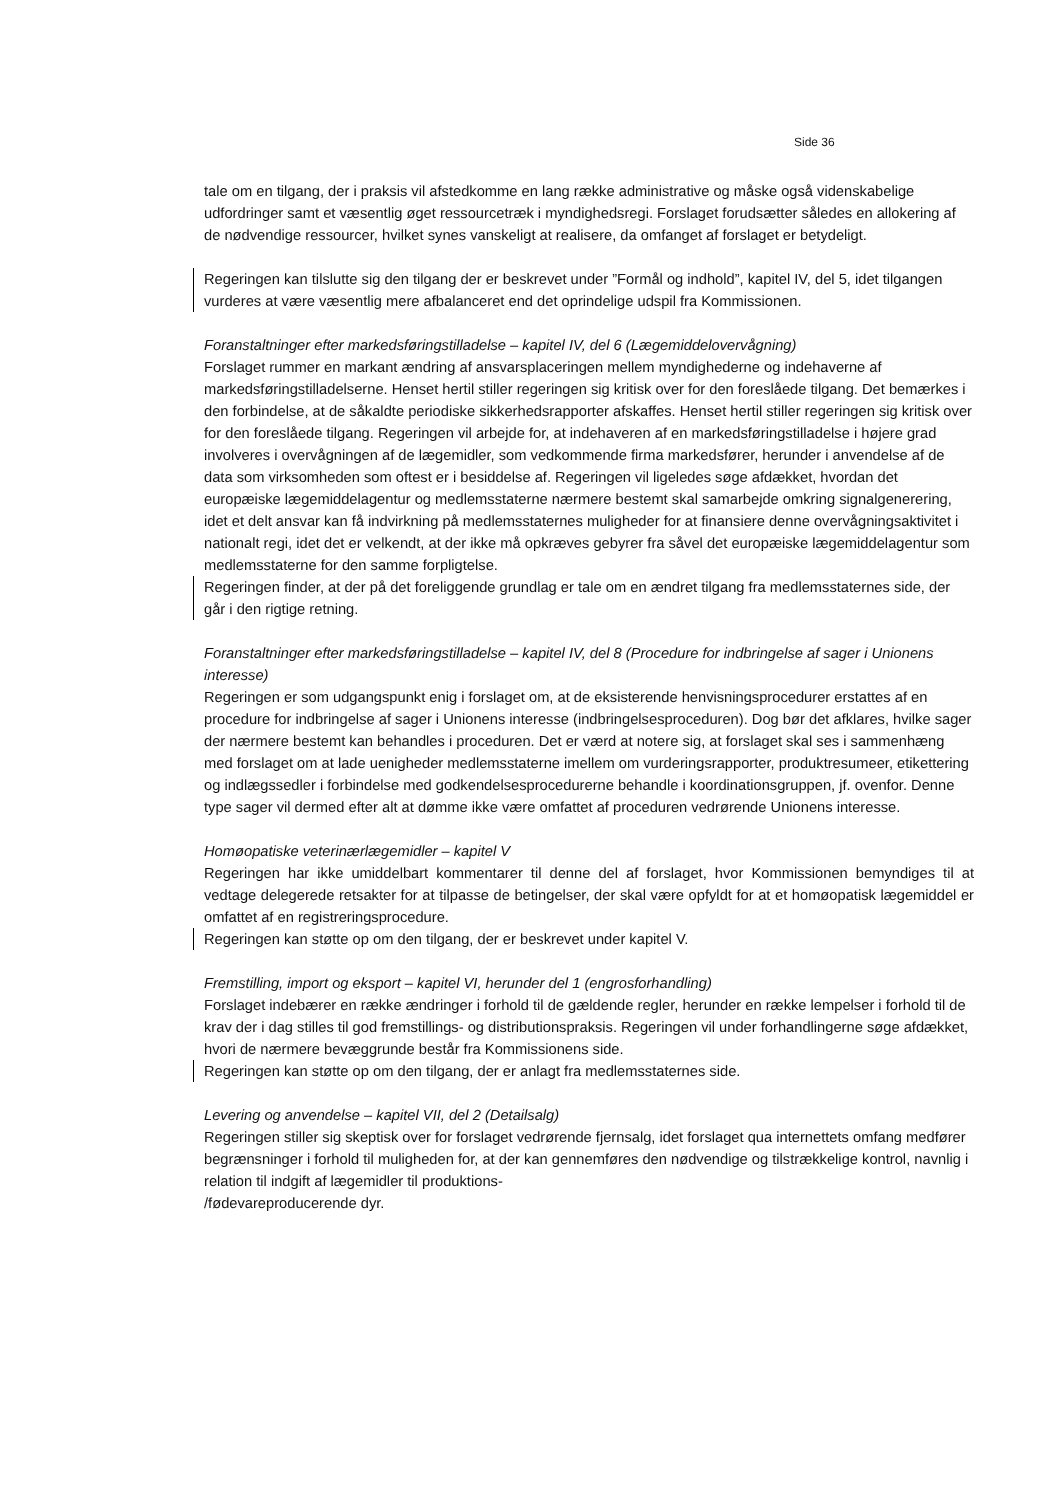Side 36
tale om en tilgang, der i praksis vil afstedkomme en lang række administrative og måske også videnskabelige udfordringer samt et væsentlig øget ressourcetræk i myndighedsregi. Forslaget forudsætter således en allokering af de nødvendige ressourcer, hvilket synes vanskeligt at realisere, da omfanget af forslaget er betydeligt.
Regeringen kan tilslutte sig den tilgang der er beskrevet under ”Formål og indhold”, kapitel IV, del 5, idet tilgangen vurderes at være væsentlig mere afbalanceret end det oprindelige udspil fra Kommissionen.
Foranstaltninger efter markedsføringstilladelse – kapitel IV, del 6 (Lægemiddelovervågning)
Forslaget rummer en markant ændring af ansvarsplaceringen mellem myndighederne og indehaverne af markedsføringstilladelserne. Henset hertil stiller regeringen sig kritisk over for den foreslåede tilgang. Det bemærkes i den forbindelse, at de såkaldte periodiske sikkerhedsrapporter afskaffes. Henset hertil stiller regeringen sig kritisk over for den foreslåede tilgang. Regeringen vil arbejde for, at indehaveren af en markedsføringstilladelse i højere grad involveres i overvågningen af de lægemidler, som vedkommende firma markedsfører, herunder i anvendelse af de data som virksomheden som oftest er i besiddelse af. Regeringen vil ligeledes søge afdækket, hvordan det europæiske lægemiddelagentur og medlemsstaterne nærmere bestemt skal samarbejde omkring signalgenerering, idet et delt ansvar kan få indvirkning på medlemsstaternes muligheder for at finansiere denne overvågningsaktivitet i nationalt regi, idet det er velkendt, at der ikke må opkræves gebyrer fra såvel det europæiske lægemiddelagentur som medlemsstaterne for den samme forpligtelse.
Regeringen finder, at der på det foreliggende grundlag er tale om en ændret tilgang fra medlemsstaternes side, der går i den rigtige retning.
Foranstaltninger efter markedsføringstilladelse – kapitel IV, del 8 (Procedure for indbringelse af sager i Unionens interesse)
Regeringen er som udgangspunkt enig i forslaget om, at de eksisterende henvisningsprocedurer erstattes af en procedure for indbringelse af sager i Unionens interesse (indbringelsesproceduren). Dog bør det afklares, hvilke sager der nærmere bestemt kan behandles i proceduren. Det er værd at notere sig, at forslaget skal ses i sammenhæng med forslaget om at lade uenigheder medlemsstaterne imellem om vurderingsrapporter, produktresumeer, etikettering og indlægssedler i forbindelse med godkendelsesprocedurerne behandle i koordinationsgruppen, jf. ovenfor. Denne type sager vil dermed efter alt at dømme ikke være omfattet af proceduren vedrørende Unionens interesse.
Homøopatiske veterinærlægemidler – kapitel V
Regeringen har ikke umiddelbart kommentarer til denne del af forslaget, hvor Kommissionen bemyndiges til at vedtage delegerede retsakter for at tilpasse de betingelser, der skal være opfyldt for at et homøopatisk lægemiddel er omfattet af en registreringsprocedure.
Regeringen kan støtte op om den tilgang, der er beskrevet under kapitel V.
Fremstilling, import og eksport – kapitel VI, herunder del 1 (engrosforhandling)
Forslaget indebærer en række ændringer i forhold til de gældende regler, herunder en række lempelser i forhold til de krav der i dag stilles til god fremstillings- og distributionspraksis. Regeringen vil under forhandlingerne søge afdækket, hvori de nærmere bevæggrunde består fra Kommissionens side.
Regeringen kan støtte op om den tilgang, der er anlagt fra medlemsstaternes side.
Levering og anvendelse – kapitel VII, del 2 (Detailsalg)
Regeringen stiller sig skeptisk over for forslaget vedrørende fjernsalg, idet forslaget qua internettets omfang medfører begrænsninger i forhold til muligheden for, at der kan gennemføres den nødvendige og tilstrækkelige kontrol, navnlig i relation til indgift af lægemidler til produktions-
/fødevareproducerende dyr.